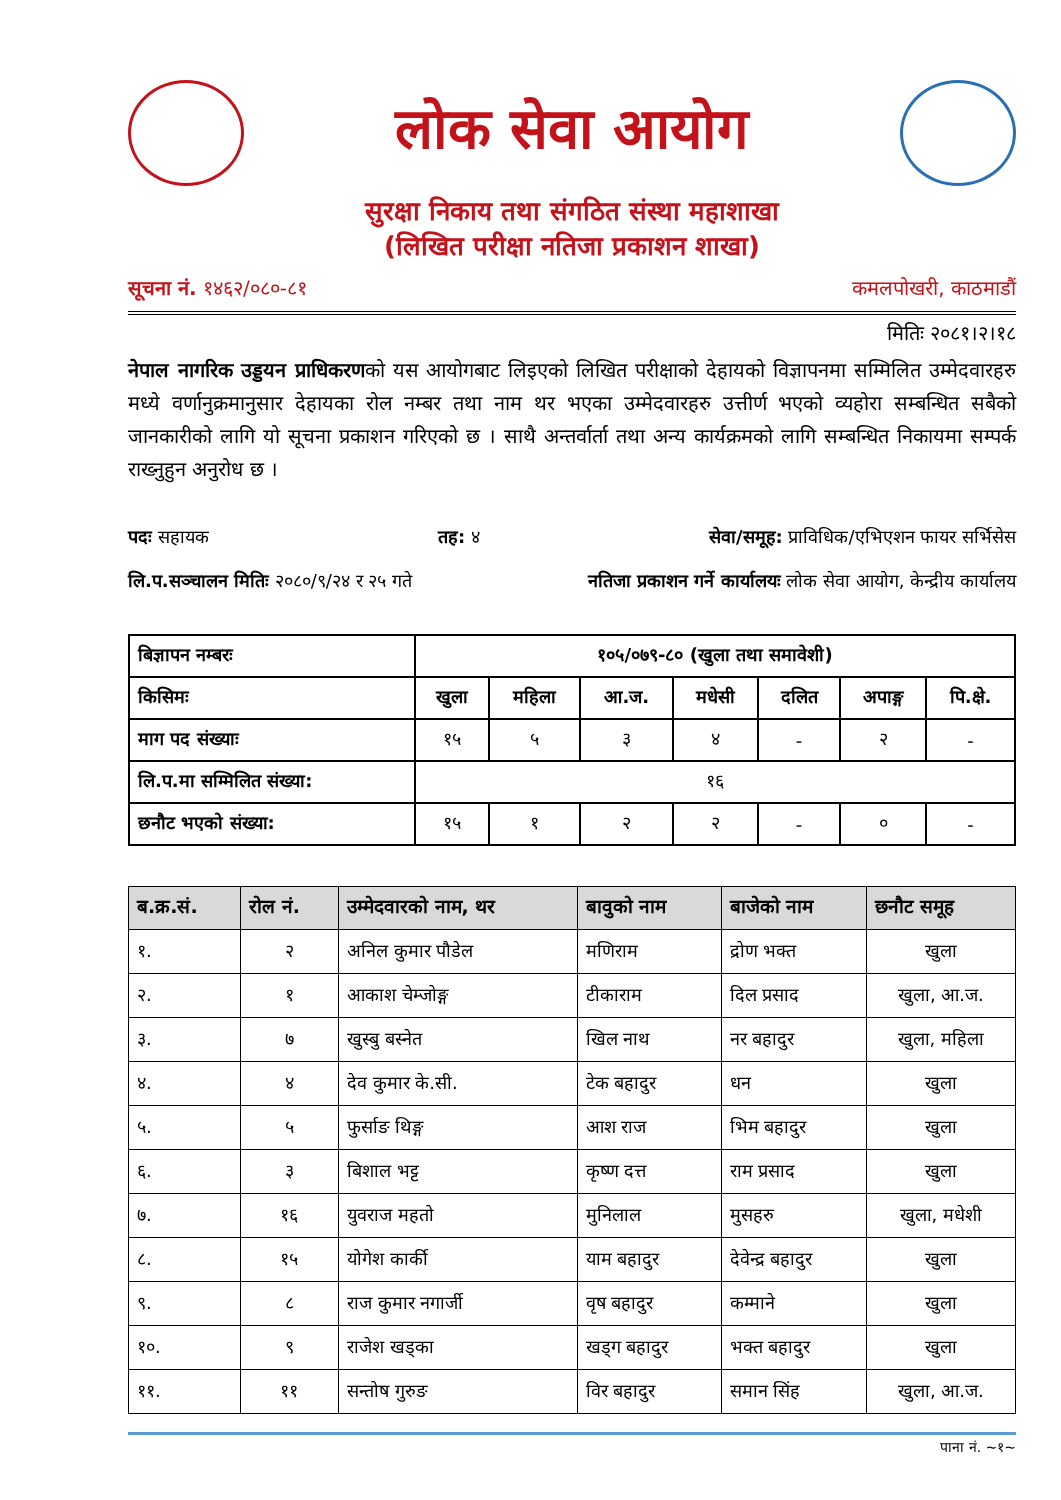लोक सेवा आयोग
सुरक्षा निकाय तथा संगठित संस्था महाशाखा
(लिखित परीक्षा नतिजा प्रकाशन शाखा)
सूचना नं. १४६२/०८०-८१ कमलपोखरी, काठमाडौं
मितिः २०८१।२।१८
नेपाल नागरिक उड्डयन प्राधिकरणको यस आयोगबाट लिइएको लिखित परीक्षाको देहायको विज्ञापनमा सम्मिलित उम्मेदवारहरु मध्ये वर्णानुक्रमानुसार देहायका रोल नम्बर तथा नाम थर भएका उम्मेदवारहरु उत्तीर्ण भएको व्यहोरा सम्बन्धित सबैको जानकारीको लागि यो सूचना प्रकाशन गरिएको छ । साथै अन्तर्वार्ता तथा अन्य कार्यक्रमको लागि सम्बन्धित निकायमा सम्पर्क राख्नुहुन अनुरोध छ ।
पदः सहायक तह: ४ सेवा/समूह: प्राविधिक/एभिएशन फायर सर्भिसेस
लि.प.सञ्चालन मितिः २०८०/९/२४ र २५ गते नतिजा प्रकाशन गर्ने कार्यालयः लोक सेवा आयोग, केन्द्रीय कार्यालय
| बिज्ञापन नम्बरः | १०५/०७९-८० (खुला तथा समावेशी) | | | | | | |
| किसिमः | खुला | महिला | आ.ज. | मधेसी | दलित | अपाङ्ग | पि.क्षे. |
| माग पद संख्याः | १५ | ५ | ३ | ४ | - | २ | - |
| लि.प.मा सम्मिलित संख्या: | १६ | | | | | | |
| छनौट भएको संख्या: | १५ | १ | २ | २ | - | ० | - |
| ब.क्र.सं. | रोल नं. | उम्मेदवारको नाम, थर | बावुको नाम | बाजेको नाम | छनौट समूह |
| --- | --- | --- | --- | --- | --- |
| १. | २ | अनिल कुमार पौडेल | मणिराम | द्रोण भक्त | खुला |
| २. | १ | आकाश चेम्जोङ्ग | टीकाराम | दिल प्रसाद | खुला, आ.ज. |
| ३. | ७ | खुस्बु बस्नेत | खिल नाथ | नर बहादुर | खुला, महिला |
| ४. | ४ | देव कुमार के.सी. | टेक बहादुर | धन | खुला |
| ५. | ५ | फुर्साङ थिङ्ग | आश राज | भिम बहादुर | खुला |
| ६. | ३ | बिशाल भट्ट | कृष्ण दत्त | राम प्रसाद | खुला |
| ७. | १६ | युवराज महतो | मुनिलाल | मुसहरु | खुला, मधेशी |
| ८. | १५ | योगेश कार्की | याम बहादुर | देवेन्द्र बहादुर | खुला |
| ९. | ८ | राज कुमार नगार्जी | वृष बहादुर | कम्माने | खुला |
| १०. | ९ | राजेश खड्का | खड्ग बहादुर | भक्त बहादुर | खुला |
| ११. | ११ | सन्तोष गुरुङ | विर बहादुर | समान सिंह | खुला, आ.ज. |
पाना नं. ~१~